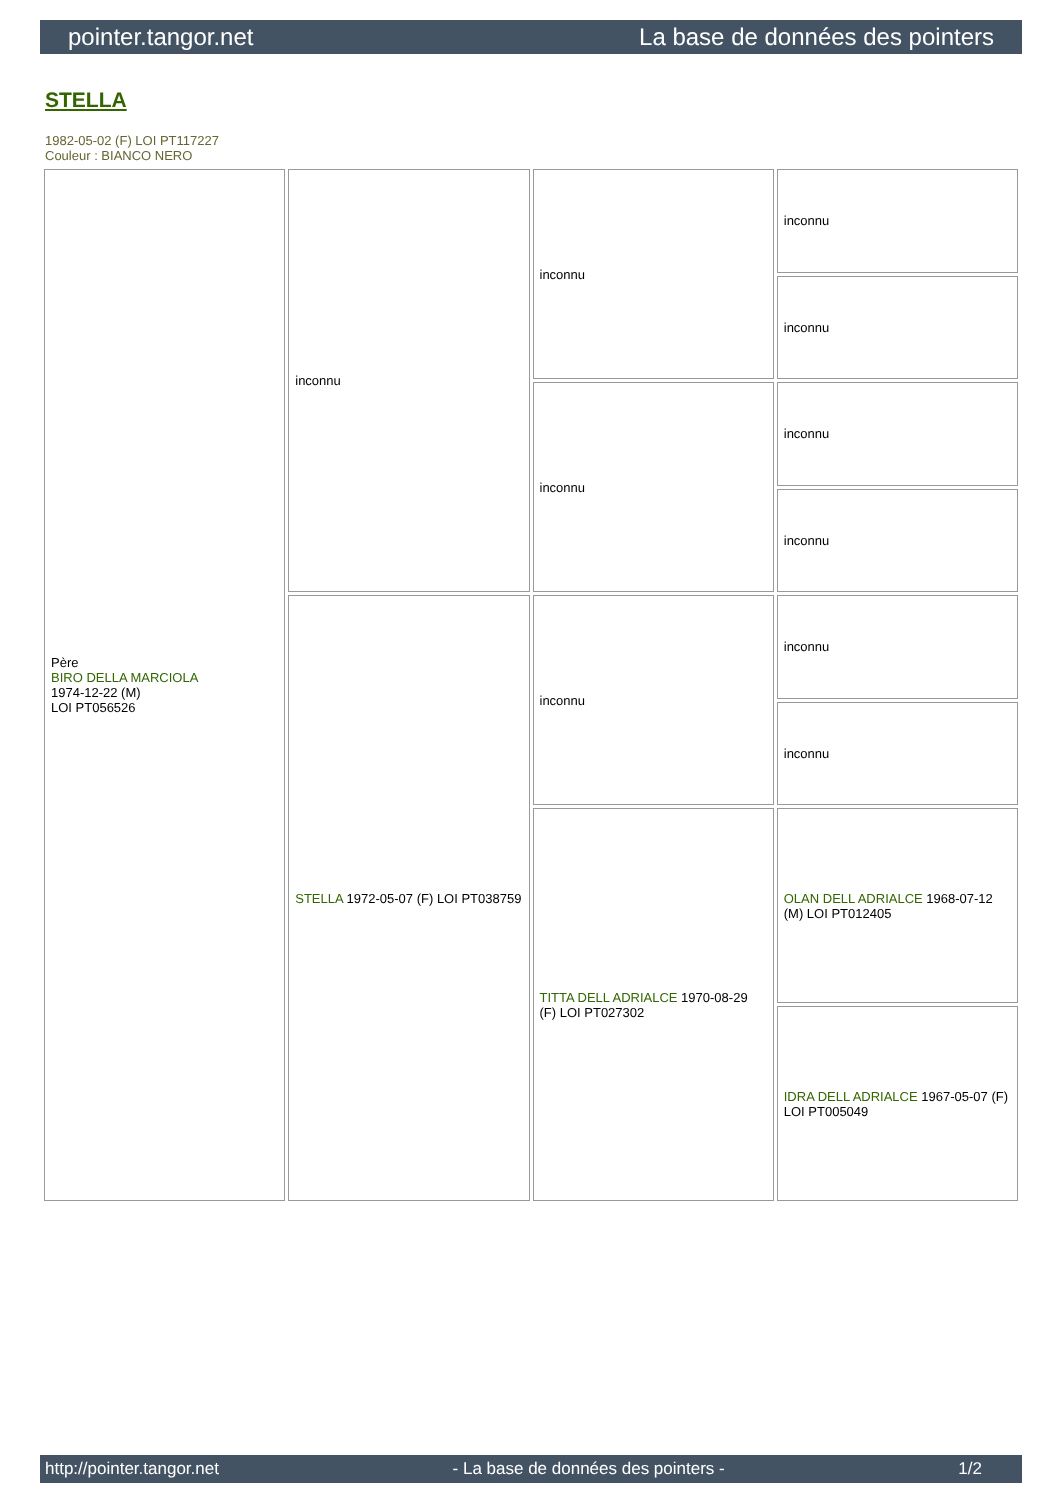pointer.tangor.net La base de données des pointers
STELLA
1982-05-02 (F) LOI PT117227
Couleur : BIANCO NERO
| Père BIRO DELLA MARCIOLA 1974-12-22 (M) LOI PT056526 | inconnu | inconnu | inconnu |
| | | | inconnu |
| | | inconnu | inconnu |
| | | | inconnu |
| | STELLA 1972-05-07 (F) LOI PT038759 | inconnu | inconnu |
| | | | inconnu |
| | | TITTA DELL ADRIALCE 1970-08-29 (F) LOI PT027302 | OLAN DELL ADRIALCE 1968-07-12 (M) LOI PT012405 |
| | | | IDRA DELL ADRIALCE 1967-05-07 (F) LOI PT005049 |
http://pointer.tangor.net - La base de données des pointers - 1/2